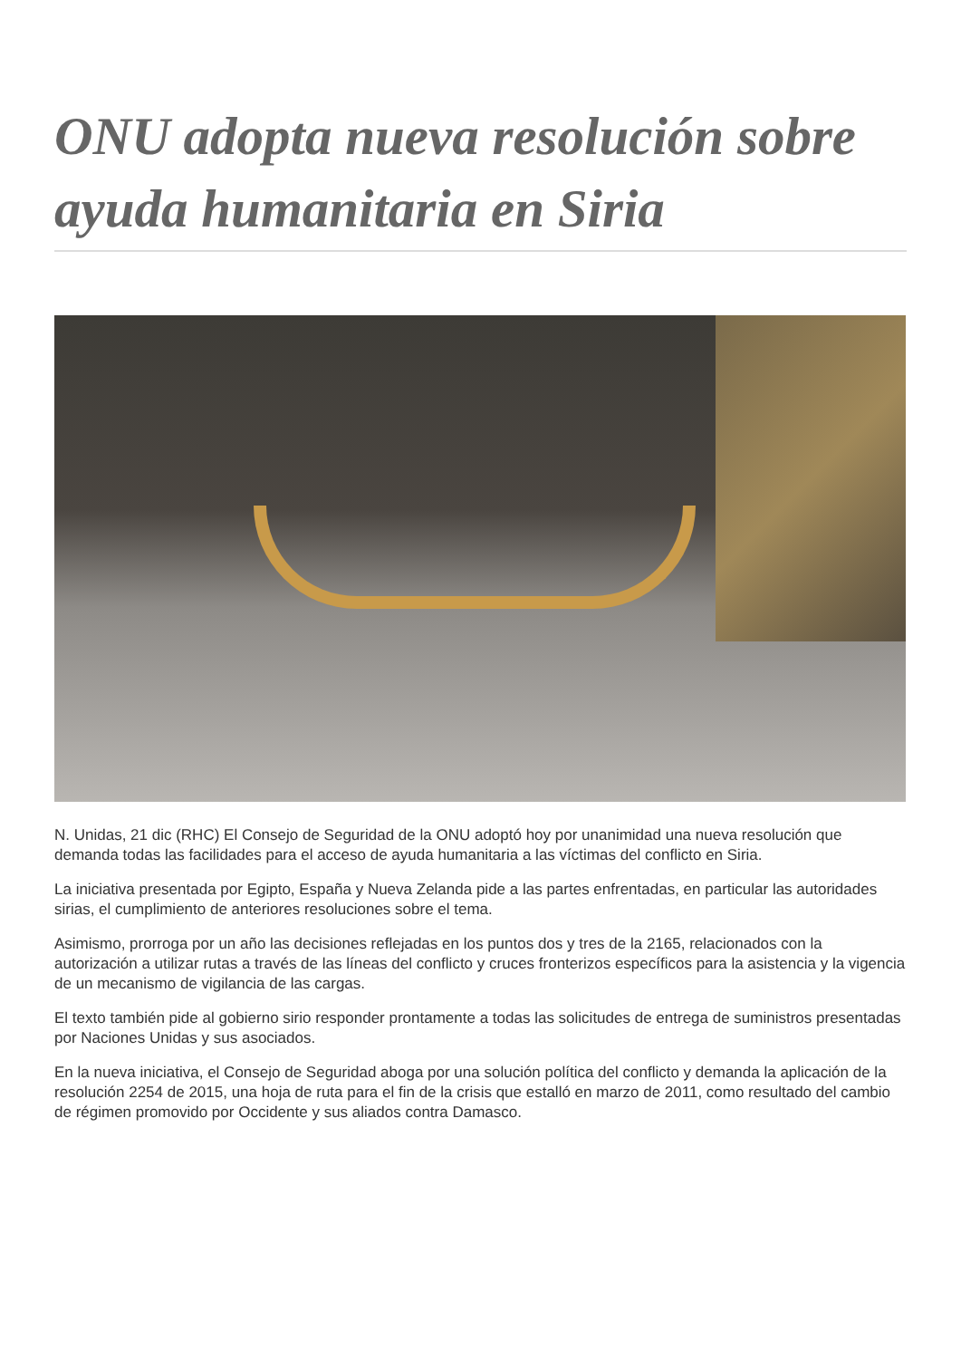ONU adopta nueva resolución sobre ayuda humanitaria en Siria
N. Unidas, 21 dic (RHC) El Consejo de Seguridad de la ONU adoptó hoy por unanimidad una nueva resolución que demanda todas las facilidades para el acceso de ayuda humanitaria a las víctimas del conflicto en Siria.
La iniciativa presentada por Egipto, España y Nueva Zelanda pide a las partes enfrentadas, en particular las autoridades sirias, el cumplimiento de anteriores resoluciones sobre el tema.
Asimismo, prorroga por un año las decisiones reflejadas en los puntos dos y tres de la 2165, relacionados con la autorización a utilizar rutas a través de las líneas del conflicto y cruces fronterizos específicos para la asistencia y la vigencia de un mecanismo de vigilancia de las cargas.
El texto también pide al gobierno sirio responder prontamente a todas las solicitudes de entrega de suministros presentadas por Naciones Unidas y sus asociados.
En la nueva iniciativa, el Consejo de Seguridad aboga por una solución política del conflicto y demanda la aplicación de la resolución 2254 de 2015, una hoja de ruta para el fin de la crisis que estalló en marzo de 2011, como resultado del cambio de régimen promovido por Occidente y sus aliados contra Damasco.